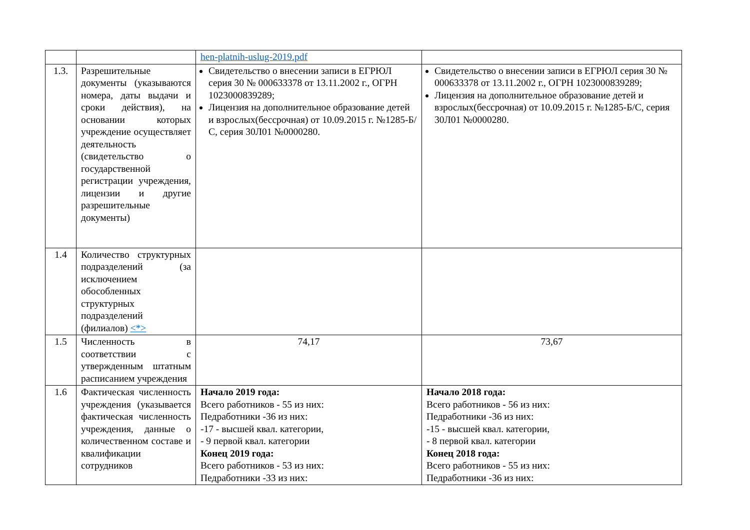| | | hen-platnih-uslug-2019.pdf | |
| 1.3. | Разрешительные документы (указываются номера, даты выдачи и сроки действия), на основании которых учреждение осуществляет деятельность (свидетельство о государственной регистрации учреждения, лицензии и другие разрешительные документы) | Свидетельство о внесении записи в ЕГРЮЛ серия 30 № 000633378 от 13.11.2002 г., ОГРН 1023000839289; Лицензия на дополнительное образование детей и взрослых(бессрочная) от 10.09.2015 г. №1285-Б/С, серия 30Л01 №0000280. | Свидетельство о внесении записи в ЕГРЮЛ серия 30 № 000633378 от 13.11.2002 г., ОГРН 1023000839289; Лицензия на дополнительное образование детей и взрослых(бессрочная) от 10.09.2015 г. №1285-Б/С, серия 30Л01 №0000280. |
| 1.4 | Количество структурных подразделений (за исключением обособленных структурных подразделений (филиалов) <*> | | |
| 1.5 | Численность в соответствии с утвержденным штатным расписанием учреждения | 74,17 | 73,67 |
| 1.6 | Фактическая численность учреждения (указывается фактическая численность учреждения, данные о количественном составе и квалификации сотрудников | Начало 2019 года: Всего работников - 55 из них: Педработники -36 из них: -17 - высшей квал. категории, - 9 первой квал. категории Конец 2019 года: Всего работников - 53 из них: Педработники -33 из них: | Начало 2018 года: Всего работников - 56 из них: Педработники -36 из них: -15 - высшей квал. категории, - 8 первой квал. категории Конец 2018 года: Всего работников - 55 из них: Педработники -36 из них: |